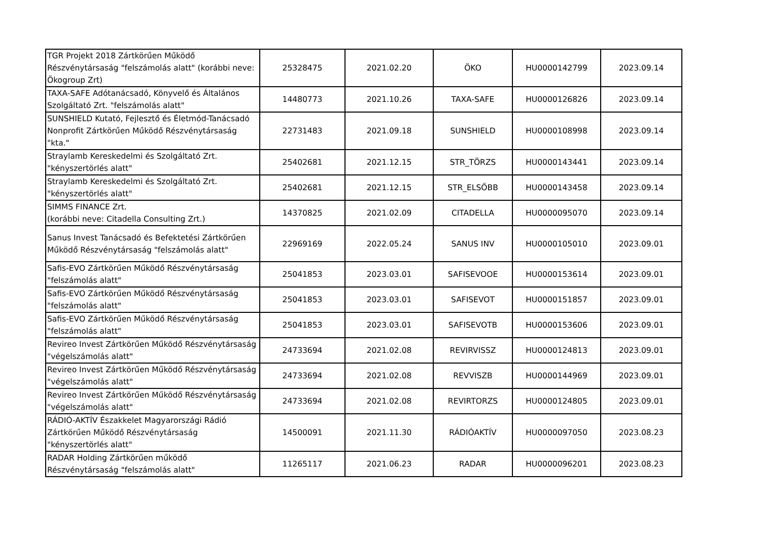| TGR Projekt 2018 Zártkörűen Működő Részvénytársaság "felszámolás alatt" (korábbi neve: Ökogroup Zrt) | 25328475 | 2021.02.20 | ÖKO | HU0000142799 | 2023.09.14 |
| TAXA-SAFE Adótanácsadó, Könyvelő és Általános Szolgáltató Zrt. "felszámolás alatt" | 14480773 | 2021.10.26 | TAXA-SAFE | HU0000126826 | 2023.09.14 |
| SUNSHIELD Kutató, Fejlesztő és Életmód-Tanácsadó Nonprofit Zártkörűen Működő Részvénytársaság "kta." | 22731483 | 2021.09.18 | SUNSHIELD | HU0000108998 | 2023.09.14 |
| Straylamb Kereskedelmi és Szolgáltató Zrt. "kényszertörlés alatt" | 25402681 | 2021.12.15 | STR_TÖRZS | HU0000143441 | 2023.09.14 |
| Straylamb Kereskedelmi és Szolgáltató Zrt. "kényszertörlés alatt" | 25402681 | 2021.12.15 | STR_ELSŐBB | HU0000143458 | 2023.09.14 |
| SIMMS FINANCE Zrt. (korábbi neve: Citadella Consulting Zrt.) | 14370825 | 2021.02.09 | CITADELLA | HU0000095070 | 2023.09.14 |
| Sanus Invest Tanácsadó és Befektetési Zártkörűen Működő Részvénytársaság "felszámolás alatt" | 22969169 | 2022.05.24 | SANUS INV | HU0000105010 | 2023.09.01 |
| Safis-EVO Zártkörűen Működő Részvénytársaság "felszámolás alatt" | 25041853 | 2023.03.01 | SAFISEVOOE | HU0000153614 | 2023.09.01 |
| Safis-EVO Zártkörűen Működő Részvénytársaság "felszámolás alatt" | 25041853 | 2023.03.01 | SAFISEVOT | HU0000151857 | 2023.09.01 |
| Safis-EVO Zártkörűen Működő Részvénytársaság "felszámolás alatt" | 25041853 | 2023.03.01 | SAFISEVOTB | HU0000153606 | 2023.09.01 |
| Revireo Invest Zártkörűen Működő Részvénytársaság "végelszámolás alatt" | 24733694 | 2021.02.08 | REVIRVISSZ | HU0000124813 | 2023.09.01 |
| Revireo Invest Zártkörűen Működő Részvénytársaság "végelszámolás alatt" | 24733694 | 2021.02.08 | REVVISZB | HU0000144969 | 2023.09.01 |
| Revireo Invest Zártkörűen Működő Részvénytársaság "végelszámolás alatt" | 24733694 | 2021.02.08 | REVIRTORZS | HU0000124805 | 2023.09.01 |
| RÁDIÓ-AKTÍV Északkelet Magyarországi Rádió Zártkörűen Működő Részvénytársaság "kényszertörlés alatt" | 14500091 | 2021.11.30 | RÁDIÓAKTÍV | HU0000097050 | 2023.08.23 |
| RADAR Holding Zártkörűen működő Részvénytársaság "felszámolás alatt" | 11265117 | 2021.06.23 | RADAR | HU0000096201 | 2023.08.23 |